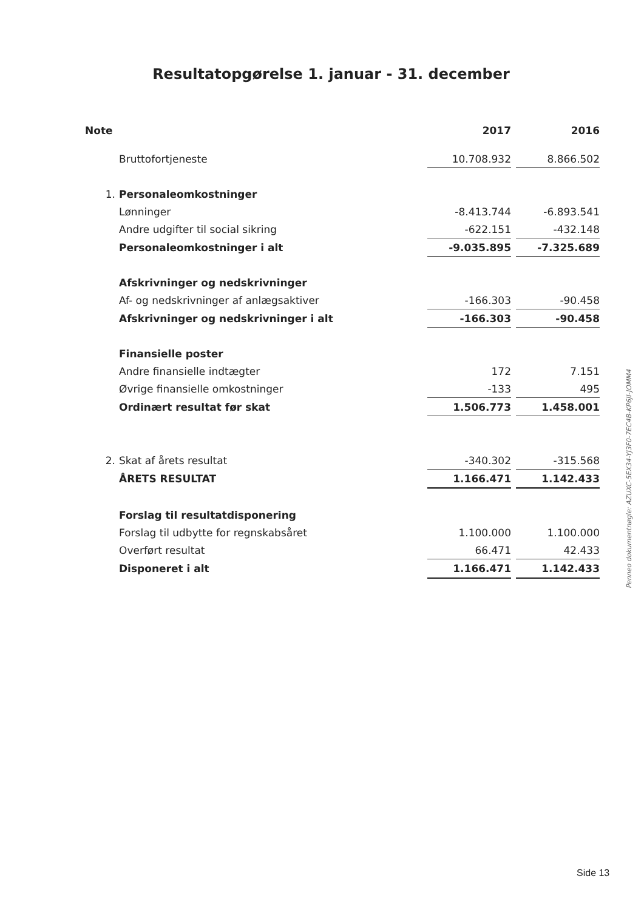Resultatopgørelse 1. januar - 31. december
| Note | | 2017 | | 2016 |
| | Bruttofortjeneste | 10.708.932 | | 8.866.502 |
| 1. | Personaleomkostninger | | | |
| | Lønninger | -8.413.744 | | -6.893.541 |
| | Andre udgifter til social sikring | -622.151 | | -432.148 |
| | Personaleomkostninger i alt | -9.035.895 | | -7.325.689 |
| | Afskrivninger og nedskrivninger | | | |
| | Af- og nedskrivninger af anlægsaktiver | -166.303 | | -90.458 |
| | Afskrivninger og nedskrivninger i alt | -166.303 | | -90.458 |
| | Finansielle poster | | | |
| | Andre finansielle indtægter | 172 | | 7.151 |
| | Øvrige finansielle omkostninger | -133 | | 495 |
| | Ordinært resultat før skat | 1.506.773 | | 1.458.001 |
| 2. | Skat af årets resultat | -340.302 | | -315.568 |
| | ÅRETS RESULTAT | 1.166.471 | | 1.142.433 |
| | Forslag til resultatdisponering | | | |
| | Forslag til udbytte for regnskabsåret | 1.100.000 | | 1.100.000 |
| | Overført resultat | 66.471 | | 42.433 |
| | Disponeret i alt | 1.166.471 | | 1.142.433 |
Penneo dokumentnøgle: AZUXC-5EX34-YJ3F0-7EC4B-KP6JI-JOMM4
Side 13